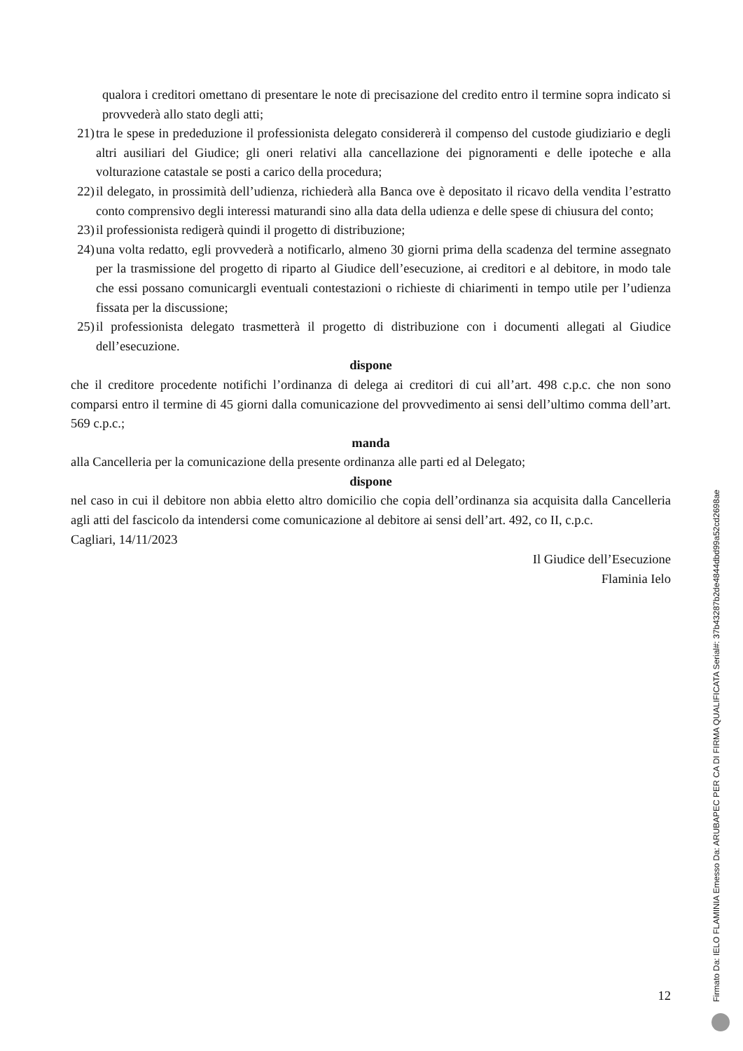qualora i creditori omettano di presentare le note di precisazione del credito entro il termine sopra indicato si provvederà allo stato degli atti;
21) tra le spese in prededuzione il professionista delegato considererà il compenso del custode giudiziario e degli altri ausiliari del Giudice; gli oneri relativi alla cancellazione dei pignoramenti e delle ipoteche e alla volturazione catastale se posti a carico della procedura;
22) il delegato, in prossimità dell’udienza, richiederà alla Banca ove è depositato il ricavo della vendita l’estratto conto comprensivo degli interessi maturandi sino alla data della udienza e delle spese di chiusura del conto;
23) il professionista redigerà quindi il progetto di distribuzione;
24) una volta redatto, egli provvederà a notificarlo, almeno 30 giorni prima della scadenza del termine assegnato per la trasmissione del progetto di riparto al Giudice dell’esecuzione, ai creditori e al debitore, in modo tale che essi possano comunicargli eventuali contestazioni o richieste di chiarimenti in tempo utile per l’udienza fissata per la discussione;
25) il professionista delegato trasmetterà il progetto di distribuzione con i documenti allegati al Giudice dell’esecuzione.
dispone
che il creditore procedente notifichi l’ordinanza di delega ai creditori di cui all’art. 498 c.p.c. che non sono comparsi entro il termine di 45 giorni dalla comunicazione del provvedimento ai sensi dell’ultimo comma dell’art. 569 c.p.c.;
manda
alla Cancelleria per la comunicazione della presente ordinanza alle parti ed al Delegato;
dispone
nel caso in cui il debitore non abbia eletto altro domicilio che copia dell’ordinanza sia acquisita dalla Cancelleria agli atti del fascicolo da intendersi come comunicazione al debitore ai sensi dell’art. 492, co II, c.p.c.
Cagliari, 14/11/2023
Il Giudice dell’Esecuzione
Flaminia Ielo
12
Firmato Da: IELO FLAMINIA Emesso Da: ARUBAPEC PER CA DI FIRMA QUALIFICATA Serial#: 37b43287b2de4844dbd99a52cd2698ae